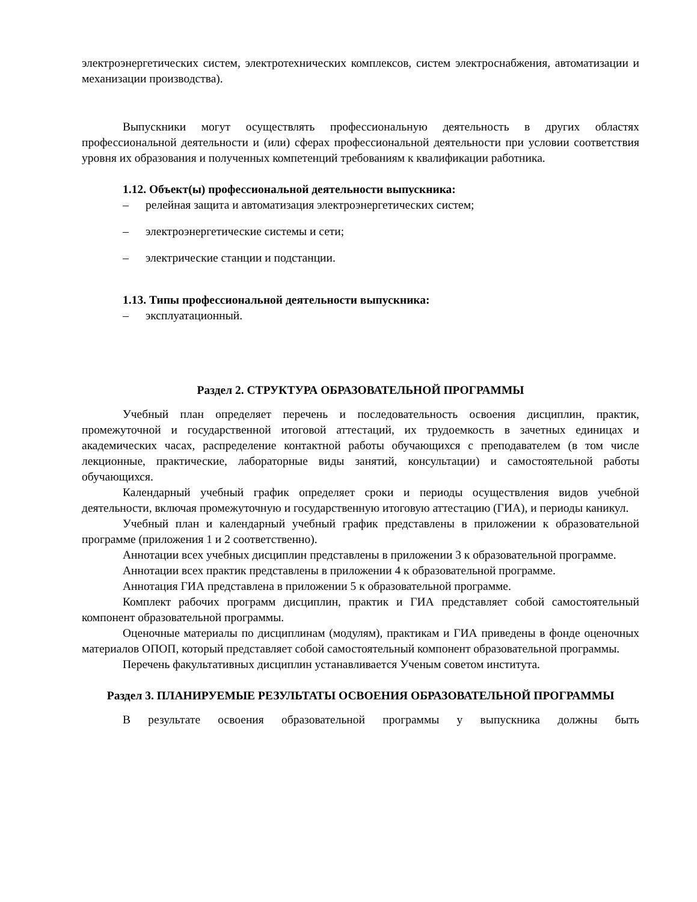электроэнергетических систем, электротехнических комплексов, систем электроснабжения, автоматизации и механизации производства).
Выпускники могут осуществлять профессиональную деятельность в других областях профессиональной деятельности и (или) сферах профессиональной деятельности при условии соответствия уровня их образования и полученных компетенций требованиям к квалификации работника.
1.12. Объект(ы) профессиональной деятельности выпускника:
– релейная защита и автоматизация электроэнергетических систем;
– электроэнергетические системы и сети;
– электрические станции и подстанции.
1.13. Типы профессиональной деятельности выпускника:
– эксплуатационный.
Раздел 2. СТРУКТУРА ОБРАЗОВАТЕЛЬНОЙ ПРОГРАММЫ
Учебный план определяет перечень и последовательность освоения дисциплин, практик, промежуточной и государственной итоговой аттестаций, их трудоемкость в зачетных единицах и академических часах, распределение контактной работы обучающихся с преподавателем (в том числе лекционные, практические, лабораторные виды занятий, консультации) и самостоятельной работы обучающихся.
Календарный учебный график определяет сроки и периоды осуществления видов учебной деятельности, включая промежуточную и государственную итоговую аттестацию (ГИА), и периоды каникул.
Учебный план и календарный учебный график представлены в приложении к образовательной программе (приложения 1 и 2 соответственно).
Аннотации всех учебных дисциплин представлены в приложении 3 к образовательной программе.
Аннотации всех практик представлены в приложении 4 к образовательной программе.
Аннотация ГИА представлена в приложении 5 к образовательной программе.
Комплект рабочих программ дисциплин, практик и ГИА представляет собой самостоятельный компонент образовательной программы.
Оценочные материалы по дисциплинам (модулям), практикам и ГИА приведены в фонде оценочных материалов ОПОП, который представляет собой самостоятельный компонент образовательной программы.
Перечень факультативных дисциплин устанавливается Ученым советом института.
Раздел 3. ПЛАНИРУЕМЫЕ РЕЗУЛЬТАТЫ ОСВОЕНИЯ ОБРАЗОВАТЕЛЬНОЙ ПРОГРАММЫ
В результате освоения образовательной программы у выпускника должны быть